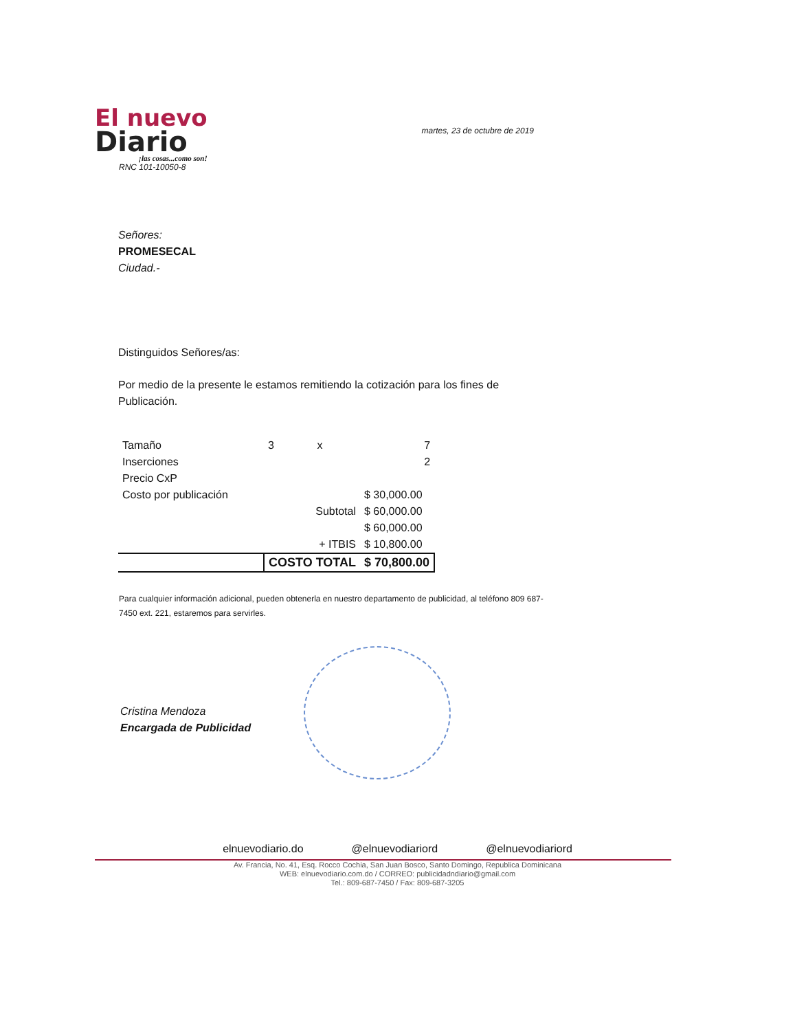El nuevo
Diario
¡las cosas...como son!
RNC 101-10050-8
martes, 23 de octubre de 2019
Señores:
PROMESECAL
Ciudad.-
Distinguidos Señores/as:
Por medio de la presente le estamos remitiendo la cotización para los fines de Publicación.
| Tamaño | 3 | x | 7 |
| Inserciones | | | 2 |
| Precio CxP | | | |
| Costo por publicación | | | $ 30,000.00 |
| | Subtotal | | $ 60,000.00 |
| | | | $ 60,000.00 |
| | + ITBIS | | $ 10,800.00 |
| | COSTO TOTAL | | $ 70,800.00 |
Para cualquier información adicional, pueden obtenerla en nuestro departamento de publicidad, al teléfono 809 687-7450 ext. 221, estaremos para servirles.
Cristina Mendoza
Encargada de Publicidad
elnuevodiario.do @elnuevodiariord @elnuevodiariord
Av. Francia, No. 41, Esq. Rocco Cochia, San Juan Bosco, Santo Domingo, Republica Dominicana
WEB: elnuevodiario.com.do / CORREO: publicidadndiario@gmail.com
Tel.: 809-687-7450 / Fax: 809-687-3205